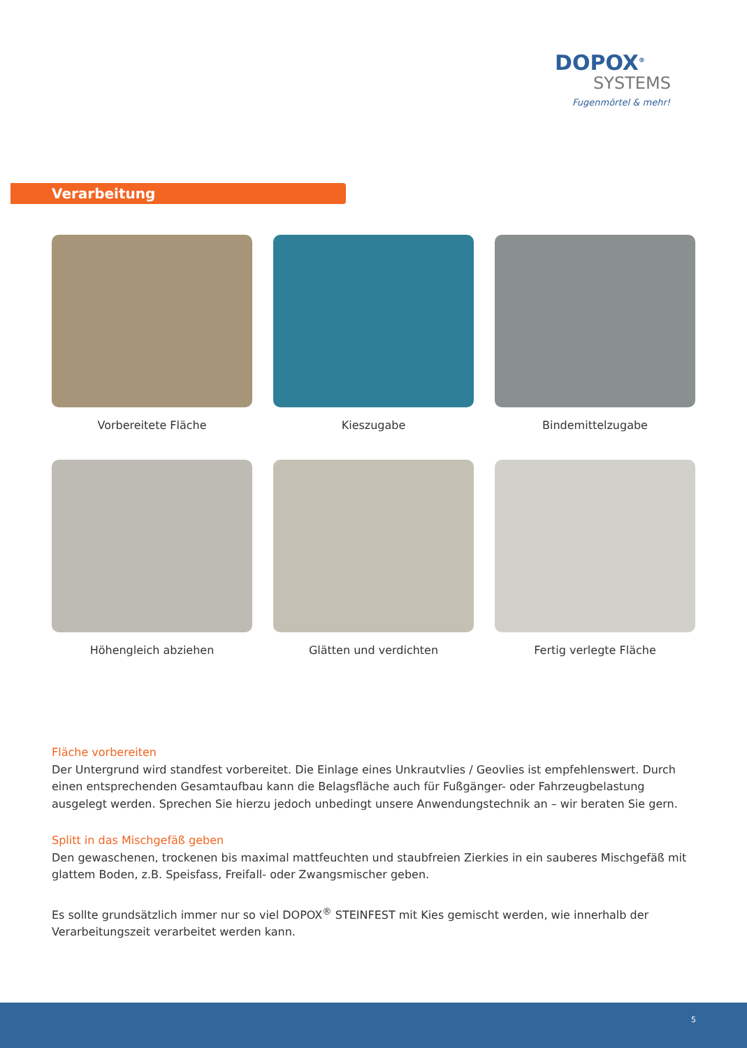DOPOX<sup>®</sup>
SYSTEMS
Fugenmörtel & mehr!
Verarbeitung
Vorbereitete Fläche
Kieszugabe
Bindemittelzugabe
Höhengleich abziehen
Glätten und verdichten
Fertig verlegte Fläche
Fläche vorbereiten
Der Untergrund wird standfest vorbereitet. Die Einlage eines Unkrautvlies / Geovlies ist empfehlenswert. Durch einen entsprechenden Gesamtaufbau kann die Belagsfläche auch für Fußgänger- oder Fahrzeugbelastung ausgelegt werden. Sprechen Sie hierzu jedoch unbedingt unsere Anwendungstechnik an – wir beraten Sie gern.
Splitt in das Mischgefäß geben
Den gewaschenen, trockenen bis maximal mattfeuchten und staubfreien Zierkies in ein sauberes Mischgefäß mit glattem Boden, z.B. Speisfass, Freifall- oder Zwangsmischer geben.
Es sollte grundsätzlich immer nur so viel DOPOX<sup>®</sup> STEINFEST mit Kies gemischt werden, wie innerhalb der Verarbeitungszeit verarbeitet werden kann.
5